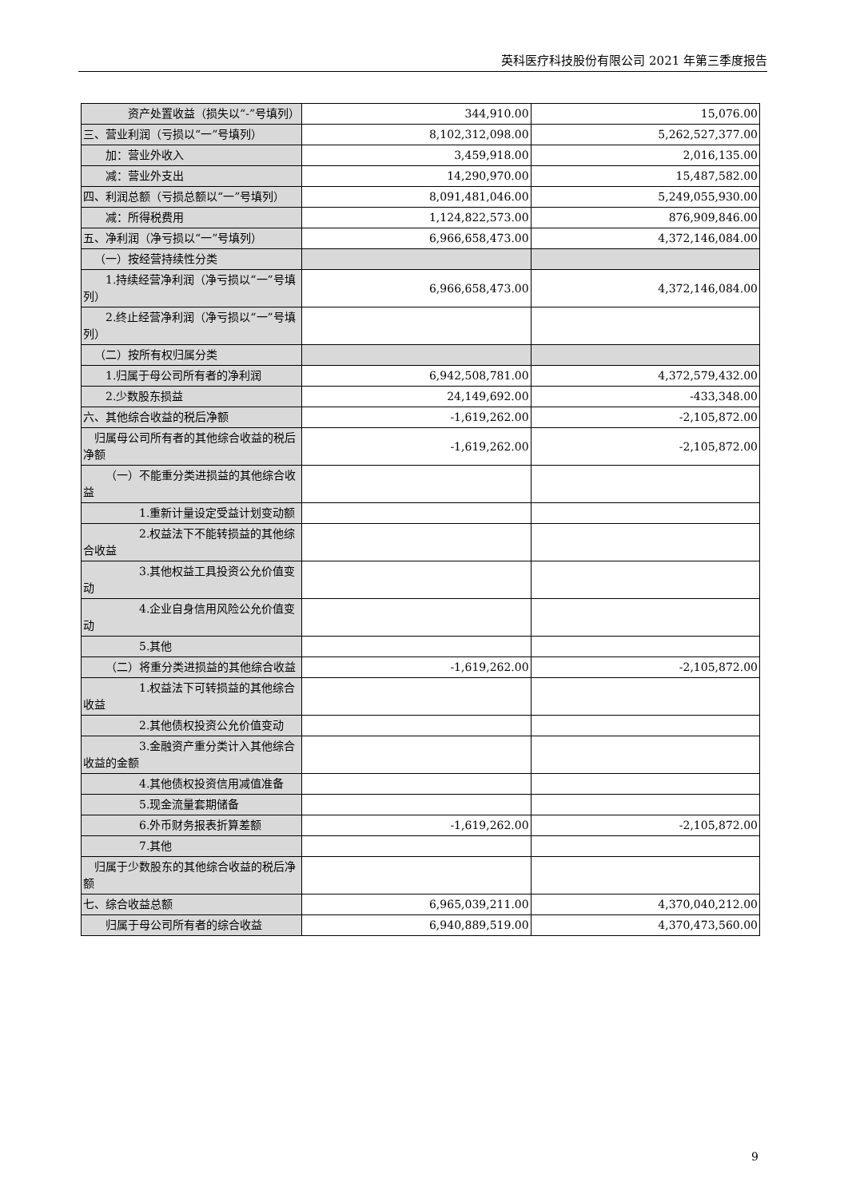英科医疗科技股份有限公司 2021 年第三季度报告
| 资产处置收益（损失以“-”号填列） | 344,910.00 | 15,076.00 |
| 三、营业利润（亏损以“一”号填列） | 8,102,312,098.00 | 5,262,527,377.00 |
| 加：营业外收入 | 3,459,918.00 | 2,016,135.00 |
| 减：营业外支出 | 14,290,970.00 | 15,487,582.00 |
| 四、利润总额（亏损总额以“一”号填列） | 8,091,481,046.00 | 5,249,055,930.00 |
| 减：所得税费用 | 1,124,822,573.00 | 876,909,846.00 |
| 五、净利润（净亏损以“一”号填列） | 6,966,658,473.00 | 4,372,146,084.00 |
| （一）按经营持续性分类 | | |
| 1.持续经营净利润（净亏损以“一”号填列） | 6,966,658,473.00 | 4,372,146,084.00 |
| 2.终止经营净利润（净亏损以“一”号填列） | | |
| （二）按所有权归属分类 | | |
| 1.归属于母公司所有者的净利润 | 6,942,508,781.00 | 4,372,579,432.00 |
| 2.少数股东损益 | 24,149,692.00 | -433,348.00 |
| 六、其他综合收益的税后净额 | -1,619,262.00 | -2,105,872.00 |
| 归属母公司所有者的其他综合收益的税后净额 | -1,619,262.00 | -2,105,872.00 |
| （一）不能重分类进损益的其他综合收益 | | |
| 1.重新计量设定受益计划变动额 | | |
| 2.权益法下不能转损益的其他综合收益 | | |
| 3.其他权益工具投资公允价值变动 | | |
| 4.企业自身信用风险公允价值变动 | | |
| 5.其他 | | |
| （二）将重分类进损益的其他综合收益 | -1,619,262.00 | -2,105,872.00 |
| 1.权益法下可转损益的其他综合收益 | | |
| 2.其他债权投资公允价值变动 | | |
| 3.金融资产重分类计入其他综合收益的金额 | | |
| 4.其他债权投资信用减值准备 | | |
| 5.现金流量套期储备 | | |
| 6.外币财务报表折算差额 | -1,619,262.00 | -2,105,872.00 |
| 7.其他 | | |
| 归属于少数股东的其他综合收益的税后净额 | | |
| 七、综合收益总额 | 6,965,039,211.00 | 4,370,040,212.00 |
| 归属于母公司所有者的综合收益 | 6,940,889,519.00 | 4,370,473,560.00 |
9